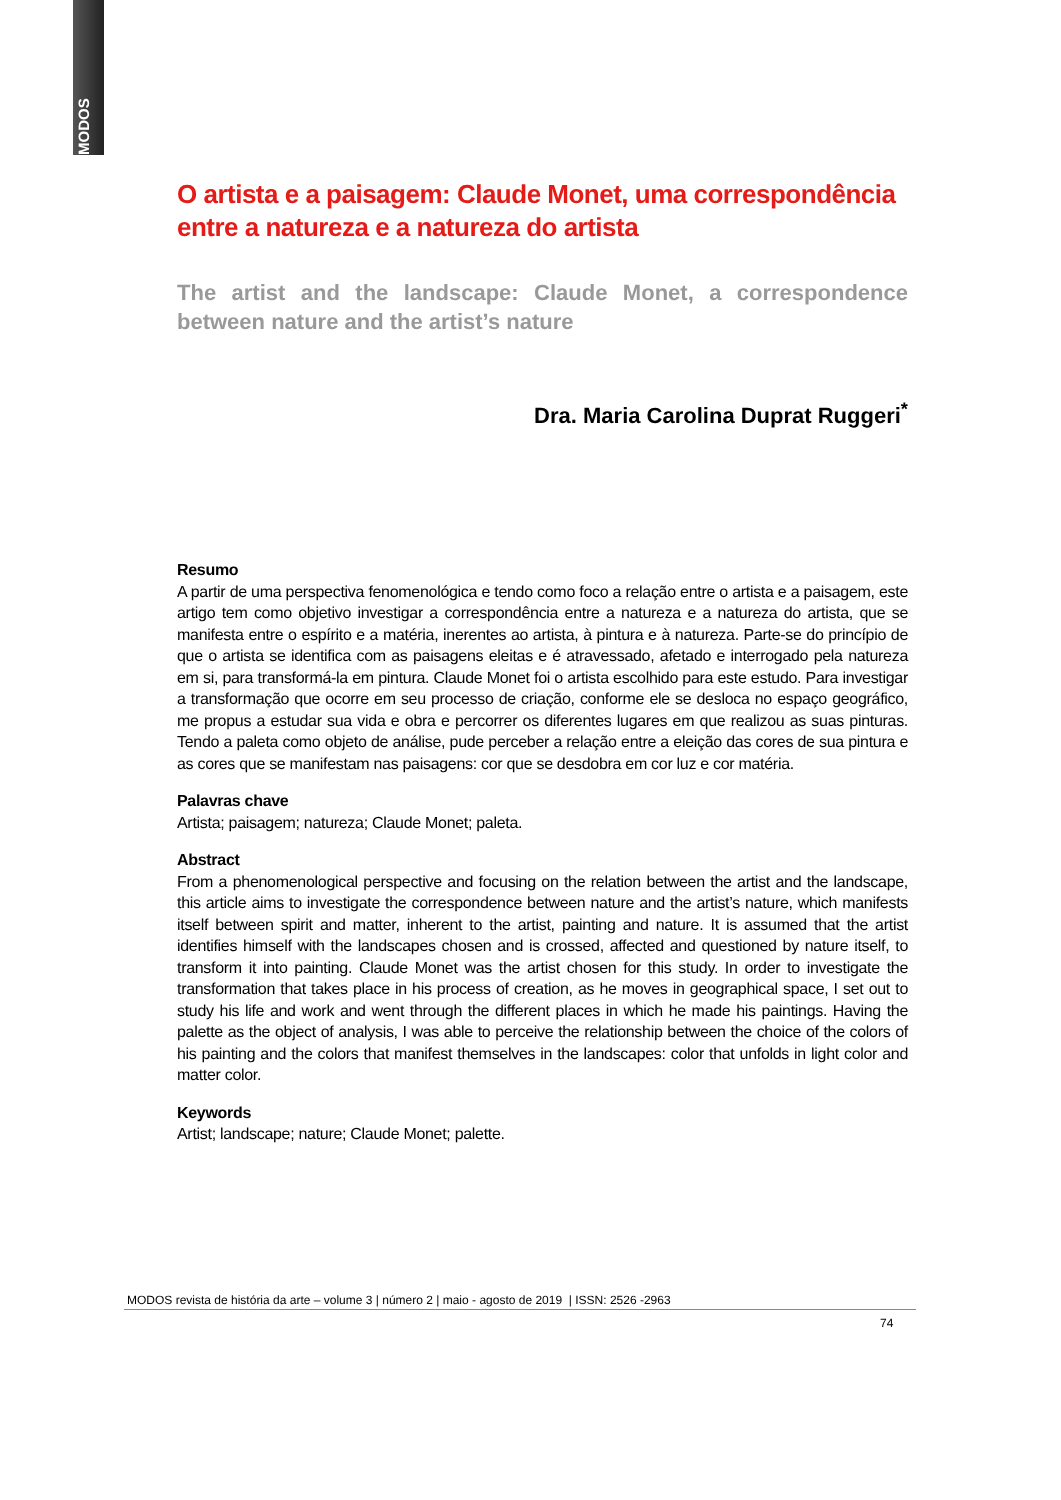MODOS
O artista e a paisagem: Claude Monet, uma correspondência entre a natureza e a natureza do artista
The artist and the landscape: Claude Monet, a correspondence between nature and the artist’s nature
Dra. Maria Carolina Duprat Ruggeri<sup>*</sup>
Resumo
A partir de uma perspectiva fenomenológica e tendo como foco a relação entre o artista e a paisagem, este artigo tem como objetivo investigar a correspondência entre a natureza e a natureza do artista, que se manifesta entre o espírito e a matéria, inerentes ao artista, à pintura e à natureza. Parte-se do princípio de que o artista se identifica com as paisagens eleitas e é atravessado, afetado e interrogado pela natureza em si, para transformá-la em pintura. Claude Monet foi o artista escolhido para este estudo. Para investigar a transformação que ocorre em seu processo de criação, conforme ele se desloca no espaço geográfico, me propus a estudar sua vida e obra e percorrer os diferentes lugares em que realizou as suas pinturas. Tendo a paleta como objeto de análise, pude perceber a relação entre a eleição das cores de sua pintura e as cores que se manifestam nas paisagens: cor que se desdobra em cor luz e cor matéria.
Palavras chave
Artista; paisagem; natureza; Claude Monet; paleta.
Abstract
From a phenomenological perspective and focusing on the relation between the artist and the landscape, this article aims to investigate the correspondence between nature and the artist’s nature, which manifests itself between spirit and matter, inherent to the artist, painting and nature. It is assumed that the artist identifies himself with the landscapes chosen and is crossed, affected and questioned by nature itself, to transform it into painting. Claude Monet was the artist chosen for this study. In order to investigate the transformation that takes place in his process of creation, as he moves in geographical space, I set out to study his life and work and went through the different places in which he made his paintings. Having the palette as the object of analysis, I was able to perceive the relationship between the choice of the colors of his painting and the colors that manifest themselves in the landscapes: color that unfolds in light color and matter color.
Keywords
Artist; landscape; nature; Claude Monet; palette.
MODOS revista de história da arte – volume 3 | número 2 | maio - agosto de 2019 | ISSN: 2526 -2963
74